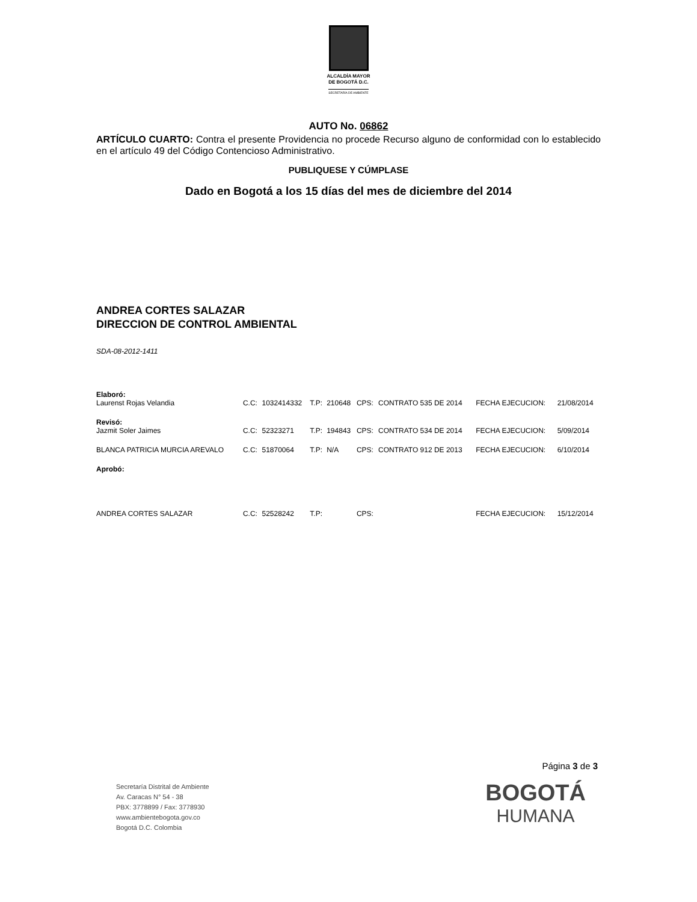ALCALDÍA MAYOR
DE BOGOTÁ D.C.
SECRETARÍA DE AMBIENTE
AUTO No. 06862
ARTÍCULO CUARTO: Contra el presente Providencia no procede Recurso alguno de conformidad con lo establecido en el artículo 49 del Código Contencioso Administrativo.
PUBLIQUESE Y CÚMPLASE
Dado en Bogotá a los 15 días del mes de diciembre del 2014
ANDREA CORTES SALAZAR
DIRECCION DE CONTROL AMBIENTAL
SDA-08-2012-1411
| Elaboró: | | | | | | | | |
| Laurenst Rojas Velandia | C.C: | 1032414332 | T.P: | 210648 | CPS: | CONTRATO 535 DE 2014 | FECHA EJECUCION: | 21/08/2014 |
| Revisó: | | | | | | | | |
| Jazmit Soler Jaimes | C.C: | 52323271 | T.P: | 194843 | CPS: | CONTRATO 534 DE 2014 | FECHA EJECUCION: | 5/09/2014 |
| BLANCA PATRICIA MURCIA AREVALO | C.C: | 51870064 | T.P: | N/A | CPS: | CONTRATO 912 DE 2013 | FECHA EJECUCION: | 6/10/2014 |
| Aprobó: | | | | | | | | |
| ANDREA CORTES SALAZAR | C.C: | 52528242 | T.P: | | CPS: | | FECHA EJECUCION: | 15/12/2014 |
Página 3 de 3
Secretaría Distrital de Ambiente
Av. Caracas N° 54 - 38
PBX: 3778899 / Fax: 3778930
www.ambientebogota.gov.co
Bogotá D.C. Colombia
BOGOTÁ
HUMANA